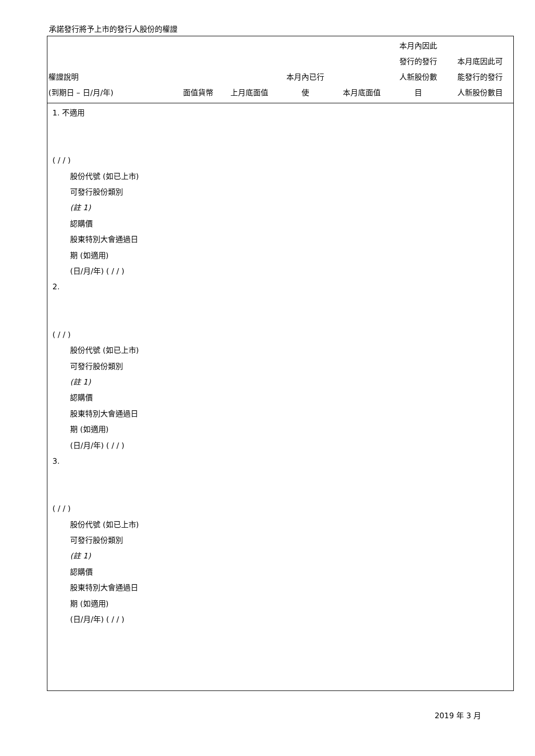承諾發行將予上市的發行人股份的權證
| 權證說明 (到期日 – 日/月/年) | 面值貨幣 | 上月底面值 | 本月內已行 使 | 本月底面值 | 本月內因此 發行的發行 人新股份數 目 | 本月底因此可 能發行的發行 人新股份數目 |
| --- | --- | --- | --- | --- | --- | --- |
1. 不適用
( / / )
股份代號 (如已上市)
可發行股份類別
(註 1)
認購價
股東特別大會通過日
期 (如適用)
(日/月/年) ( / / )
2.
( / / )
股份代號 (如已上市)
可發行股份類別
(註 1)
認購價
股東特別大會通過日
期 (如適用)
(日/月/年) ( / / )
3.
( / / )
股份代號 (如已上市)
可發行股份類別
(註 1)
認購價
股東特別大會通過日
期 (如適用)
(日/月/年) ( / / )
2019 年 3 月